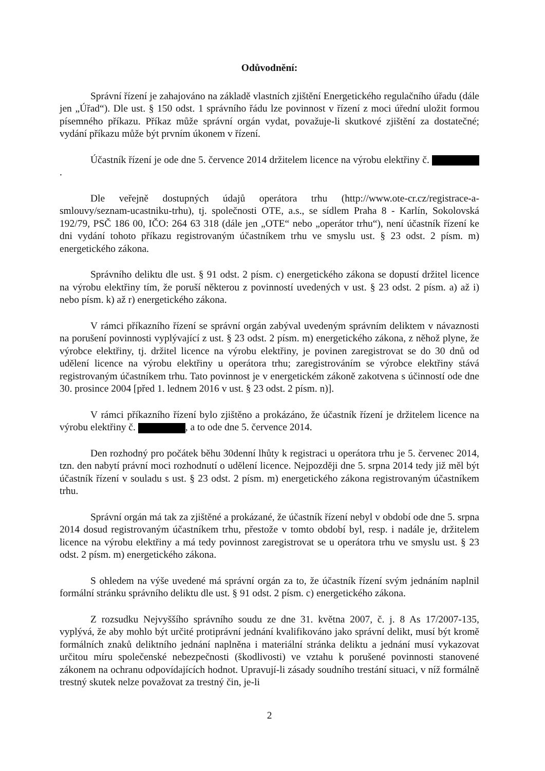Odůvodnění:
Správní řízení je zahajováno na základě vlastních zjištění Energetického regulačního úřadu (dále jen „Úřad“). Dle ust. § 150 odst. 1 správního řádu lze povinnost v řízení z moci úřední uložit formou písemného příkazu. Příkaz může správní orgán vydat, považuje-li skutkové zjištění za dostatečné; vydání příkazu může být prvním úkonem v řízení.
Účastník řízení je ode dne 5. července 2014 držitelem licence na výrobu elektřiny č. .
Dle veřejně dostupných údajů operátora trhu (http://www.ote-cr.cz/registrace-a-smlouvy/seznam-ucastniku-trhu), tj. společnosti OTE, a.s., se sídlem Praha 8 - Karlín, Sokolovská 192/79, PSČ 186 00, IČO: 264 63 318 (dále jen „OTE“ nebo „operátor trhu“), není účastník řízení ke dni vydání tohoto příkazu registrovaným účastníkem trhu ve smyslu ust. § 23 odst. 2 písm. m) energetického zákona.
Správního deliktu dle ust. § 91 odst. 2 písm. c) energetického zákona se dopustí držitel licence na výrobu elektřiny tím, že poruší některou z povinností uvedených v ust. § 23 odst. 2 písm. a) až i) nebo písm. k) až r) energetického zákona.
V rámci příkazního řízení se správní orgán zabýval uvedeným správním deliktem v návaznosti na porušení povinnosti vyplývající z ust. § 23 odst. 2 písm. m) energetického zákona, z něhož plyne, že výrobce elektřiny, tj. držitel licence na výrobu elektřiny, je povinen zaregistrovat se do 30 dnů od udělení licence na výrobu elektřiny u operátora trhu; zaregistrováním se výrobce elektřiny stává registrovaným účastníkem trhu. Tato povinnost je v energetickém zákoně zakotvena s účinností ode dne 30. prosince 2004 [před 1. lednem 2016 v ust. § 23 odst. 2 písm. n)].
V rámci příkazního řízení bylo zjištěno a prokázáno, že účastník řízení je držitelem licence na výrobu elektřiny č. , a to ode dne 5. července 2014.
Den rozhodný pro počátek běhu 30denní lhůty k registraci u operátora trhu je 5. červenec 2014, tzn. den nabytí právní moci rozhodnutí o udělení licence. Nejpozději dne 5. srpna 2014 tedy již měl být účastník řízení v souladu s ust. § 23 odst. 2 písm. m) energetického zákona registrovaným účastníkem trhu.
Správní orgán má tak za zjištěné a prokázané, že účastník řízení nebyl v období ode dne 5. srpna 2014 dosud registrovaným účastníkem trhu, přestože v tomto období byl, resp. i nadále je, držitelem licence na výrobu elektřiny a má tedy povinnost zaregistrovat se u operátora trhu ve smyslu ust. § 23 odst. 2 písm. m) energetického zákona.
S ohledem na výše uvedené má správní orgán za to, že účastník řízení svým jednáním naplnil formální stránku správního deliktu dle ust. § 91 odst. 2 písm. c) energetického zákona.
Z rozsudku Nejvyššího správního soudu ze dne 31. května 2007, č. j. 8 As 17/2007-135, vyplývá, že aby mohlo být určité protiprávní jednání kvalifikováno jako správní delikt, musí být kromě formálních znaků deliktního jednání naplněna i materiální stránka deliktu a jednání musí vykazovat určitou míru společenské nebezpečnosti (škodlivosti) ve vztahu k porušené povinnosti stanovené zákonem na ochranu odpovídajících hodnot. Upravují-li zásady soudního trestání situaci, v níž formálně trestný skutek nelze považovat za trestný čin, je-li
2